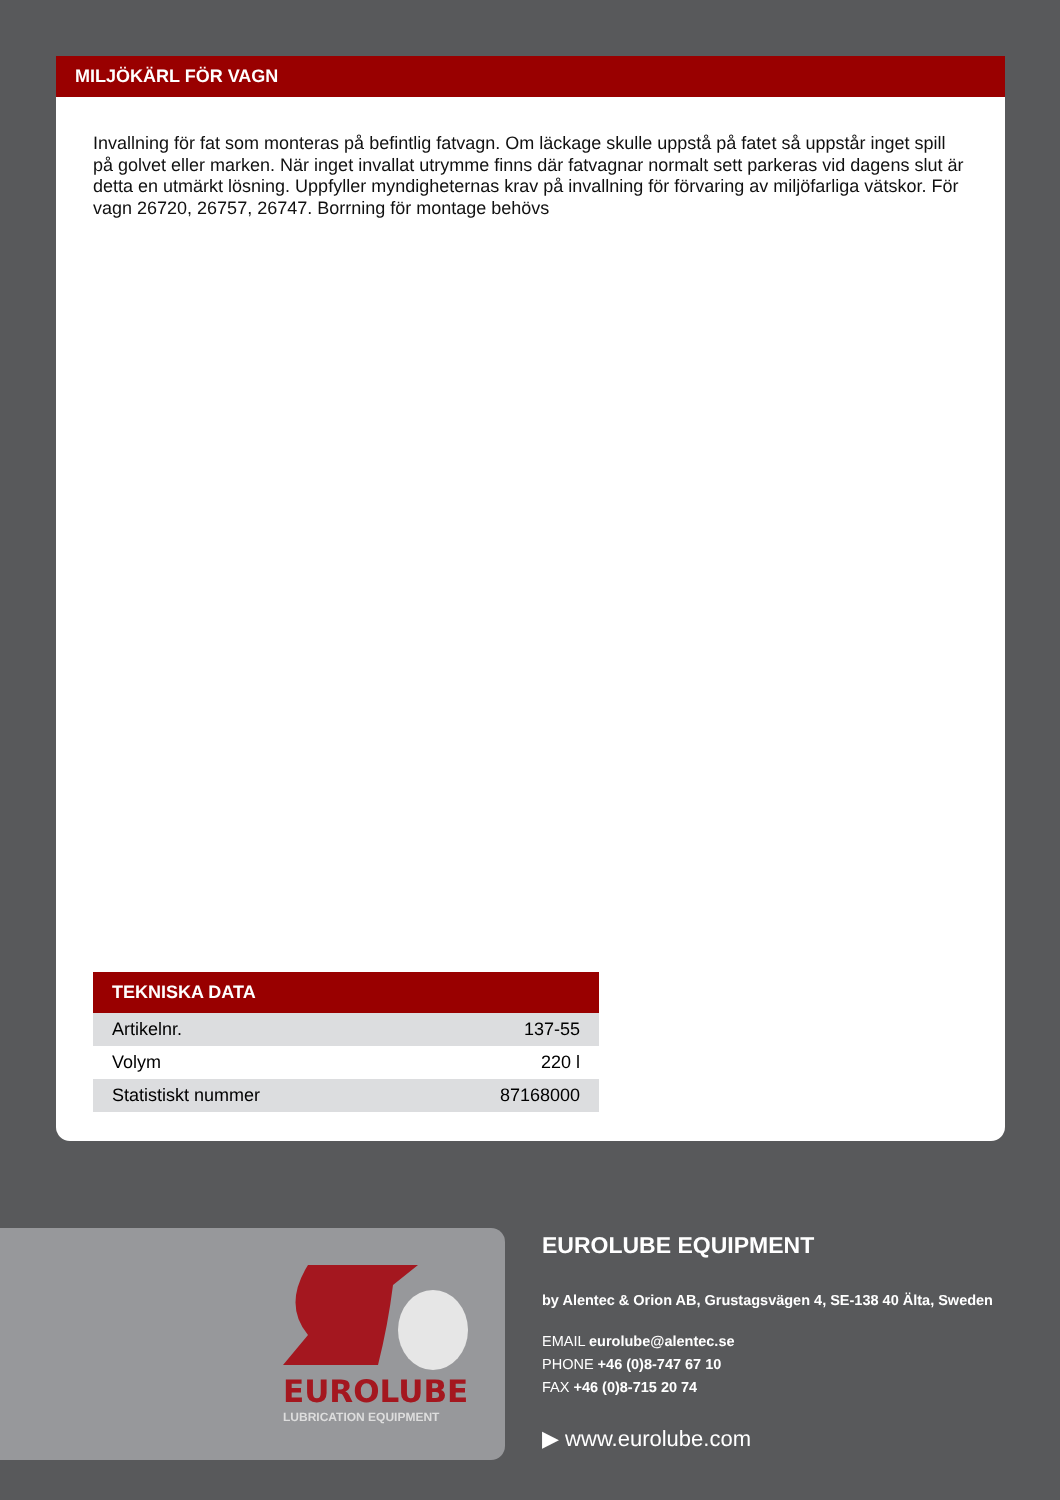MILJÖKÄRL FÖR VAGN
Invallning för fat som monteras på befintlig fatvagn. Om läckage skulle uppstå på fatet så uppstår inget spill på golvet eller marken. När inget invallat utrymme finns där fatvagnar normalt sett parkeras vid dagens slut är detta en utmärkt lösning. Uppfyller myndigheternas krav på invallning för förvaring av miljöfarliga vätskor. För vagn 26720, 26757, 26747. Borrning för montage behövs
| TEKNISKA DATA | |
| --- | --- |
| Artikelnr. | 137-55 |
| Volym | 220 l |
| Statistiskt nummer | 87168000 |
EUROLUBE
LUBRICATION EQUIPMENT
EUROLUBE EQUIPMENT
by Alentec & Orion AB, Grustagsvägen 4, SE-138 40 Älta, Sweden
EMAIL eurolube@alentec.se
PHONE +46 (0)8-747 67 10
FAX +46 (0)8-715 20 74
▶ www.eurolube.com